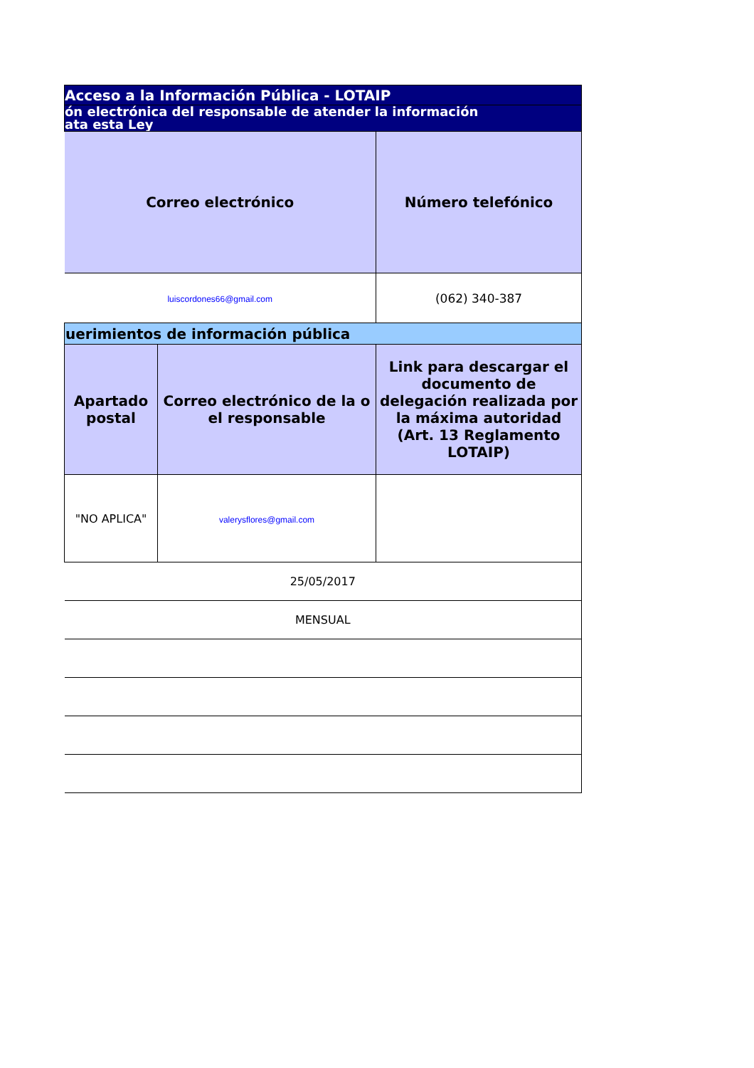| Acceso a la Información Pública - LOTAIP | | |
| ón electrónica del responsable de atender la información ata esta Ley | | |
| Correo electrónico | | Número telefónico |
| luiscordones66@gmail.com | | (062) 340-387 |
| uerimientos de información pública | | |
| Apartado postal | Correo electrónico de la o el responsable | Link para descargar el documento de delegación realizada por la máxima autoridad (Art. 13 Reglamento LOTAIP) |
| "NO APLICA" | valerysflores@gmail.com | |
| 25/05/2017 | | |
| MENSUAL | | |